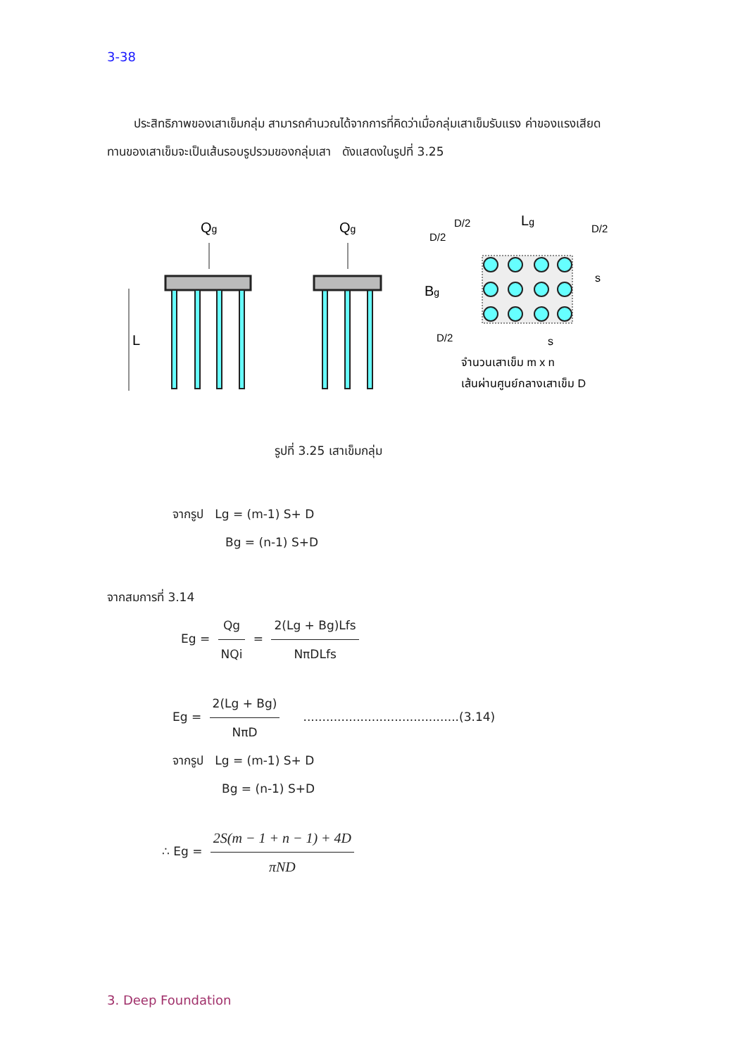3-38
ประสิทธิภาพของเสาเข็มกลุ่ม สามารถคำนวณได้จากการที่คิดว่าเมื่อกลุ่มเสาเข็มรับแรง ค่าของแรงเสียดทานของเสาเข็มจะเป็นเส้นรอบรูปรวมของกลุ่มเสา ดังแสดงในรูปที่ 3.25
Qg
L
Qg
Lg
D/2
D/2
D/2
D/2
Bg
s
s
จำนวนเสาเข็ม m x n
เส้นผ่านศูนย์กลางเสาเข็ม D
รูปที่ 3.25 เสาเข็มกลุ่ม
จากรูป Lg = (m-1) S+ D
Bg = (n-1) S+D
จากสมการที่ 3.14
Eg = Qg NQi = 2(Lg + Bg)Lfs NπDLfs
Eg = 2(Lg + Bg) NπD .........................................(3.14)
จากรูป Lg = (m-1) S+ D
Bg = (n-1) S+D
∴ Eg = 2S(m − 1 + n − 1) + 4D πND
3. Deep Foundation